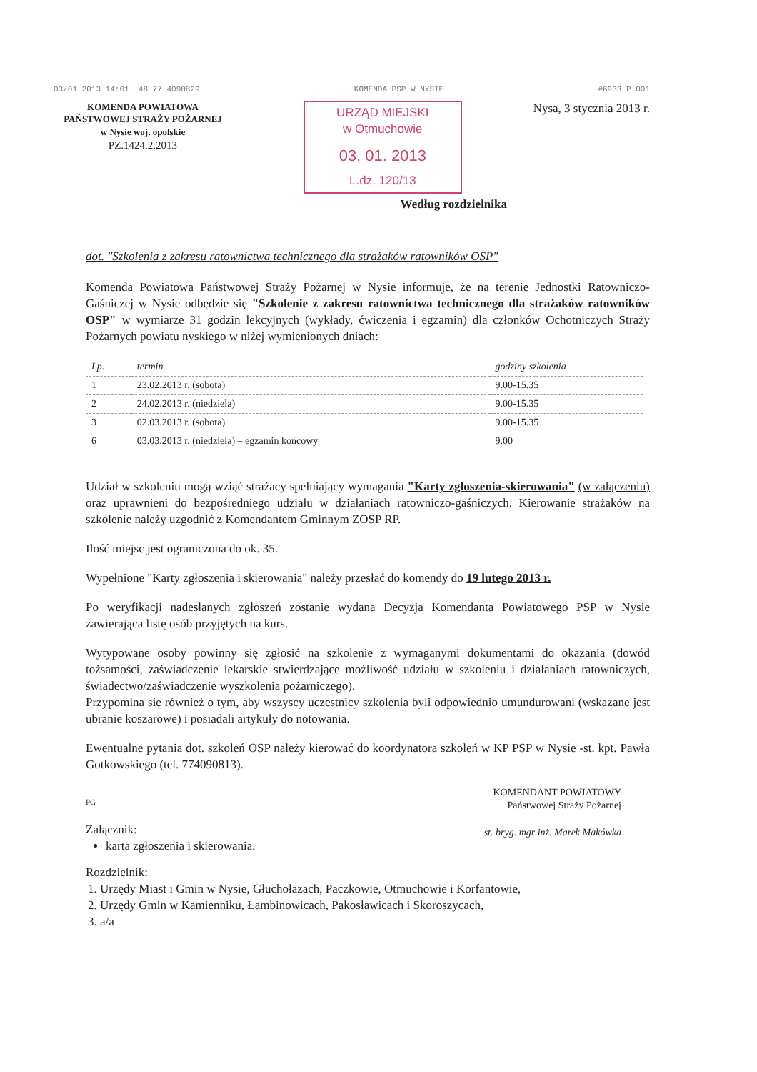03/01 2013 14:01 +48 77 4090829 KOMENDA PSP W NYSIE #6933 P.001
KOMENDA POWIATOWA
PAŃSTWOWEJ STRAŻY POŻARNEJ
w Nysie woj. opolskie
PZ.1424.2.2013
URZĄD MIEJSKI
w Otmuchowie
03. 01. 2013
L.dz. 120/13
Nysa, 3 stycznia 2013 r.
Według rozdzielnika
dot. "Szkolenia z zakresu ratownictwa technicznego dla strażaków ratowników OSP"
Komenda Powiatowa Państwowej Straży Pożarnej w Nysie informuje, że na terenie Jednostki Ratowniczo-Gaśniczej w Nysie odbędzie się "Szkolenie z zakresu ratownictwa technicznego dla strażaków ratowników OSP" w wymiarze 31 godzin lekcyjnych (wykłady, ćwiczenia i egzamin) dla członków Ochotniczych Straży Pożarnych powiatu nyskiego w niżej wymienionych dniach:
| Lp. | termin | godziny szkolenia |
| --- | --- | --- |
| 1 | 23.02.2013 r. (sobota) | 9.00-15.35 |
| 2 | 24.02.2013 r. (niedziela) | 9.00-15.35 |
| 3 | 02.03.2013 r. (sobota) | 9.00-15.35 |
| 6 | 03.03.2013 r. (niedziela) – egzamin końcowy | 9.00 |
Udział w szkoleniu mogą wziąć strażacy spełniający wymagania "Karty zgłoszenia-skierowania" (w załączeniu) oraz uprawnieni do bezpośredniego udziału w działaniach ratowniczo-gaśniczych. Kierowanie strażaków na szkolenie należy uzgodnić z Komendantem Gminnym ZOSP RP.
Ilość miejsc jest ograniczona do ok. 35.
Wypełnione "Karty zgłoszenia i skierowania" należy przesłać do komendy do 19 lutego 2013 r.
Po weryfikacji nadesłanych zgłoszeń zostanie wydana Decyzja Komendanta Powiatowego PSP w Nysie zawierająca listę osób przyjętych na kurs.
Wytypowane osoby powinny się zgłosić na szkolenie z wymaganymi dokumentami do okazania (dowód tożsamości, zaświadczenie lekarskie stwierdzające możliwość udziału w szkoleniu i działaniach ratowniczych, świadectwo/zaświadczenie wyszkolenia pożarniczego).
Przypomina się również o tym, aby wszyscy uczestnicy szkolenia byli odpowiednio umundurowani (wskazane jest ubranie koszarowe) i posiadali artykuły do notowania.
Ewentualne pytania dot. szkoleń OSP należy kierować do koordynatora szkoleń w KP PSP w Nysie -st. kpt. Pawła Gotkowskiego (tel. 774090813).
KOMENDANT POWIATOWY
Państwowej Straży Pożarnej
st. bryg. mgr inż. Marek Makówka
PG
Załącznik:
karta zgłoszenia i skierowania.
Rozdzielnik:
1. Urzędy Miast i Gmin w Nysie, Głuchołazach, Paczkowie, Otmuchowie i Korfantowie,
2. Urzędy Gmin w Kamienniku, Łambinowicach, Pakosławicach i Skoroszycach,
3. a/a